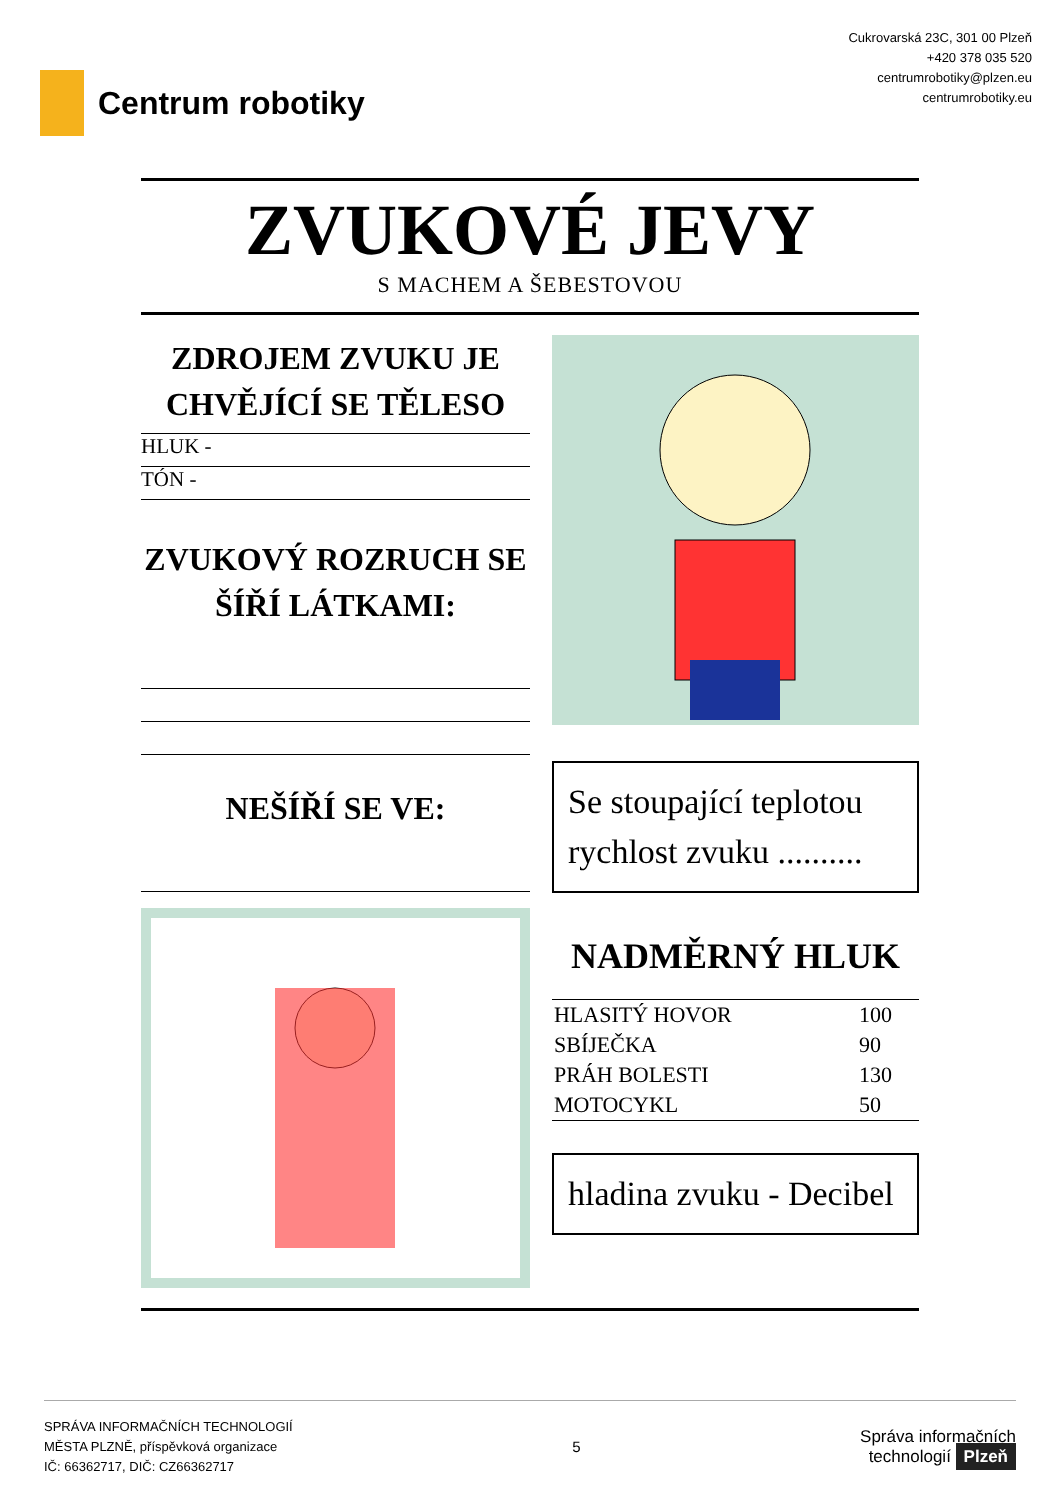Centrum robotiky
Cukrovarská 23C, 301 00 Plzeň
+420 378 035 520
centrumrobotiky@plzen.eu
centrumrobotiky.eu
ZVUKOVÉ JEVY
S MACHEM A ŠEBESTOVOU
ZDROJEM ZVUKU JE CHVĚJÍCÍ SE TĚLESO
HLUK -
TÓN -
ZVUKOVÝ ROZRUCH SE ŠÍŘÍ LÁTKAMI:
NEŠÍŘÍ SE VE:
Se stoupající teplotou rychlost zvuku ..........
NADMĚRNÝ HLUK
| HLASITÝ HOVOR | 100 |
| SBÍJEČKA | 90 |
| PRÁH BOLESTI | 130 |
| MOTOCYKL | 50 |
hladina zvuku - Decibel
SPRÁVA INFORMAČNÍCH TECHNOLOGIÍ
MĚSTA PLZNĚ, příspěvková organizace
IČ: 66362717, DIČ: CZ66362717
5
Správa informačních
technologií Plzeň